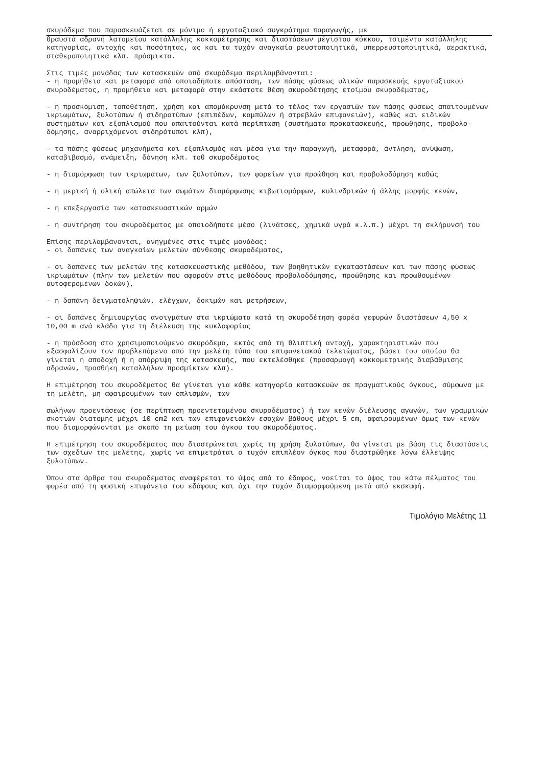σκυρόδεμα που παρασκευάζεται σε μόνιμο ή εργοταξιακό συγκρότημα παραγωγής, με
θραυστά αδρανή λατομείου κατάλληλης κοκκομέτρησης και διαστάσεων μέγιστου κόκκου, τσιμέντο κατάλληλης κατηγορίας, αντοχής και ποσότητας, ως και τα τυχόν αναγκαία ρευστοποιητικά, υπερρευστοποιητικά, αερακτικά, σταθεροποιητικά κλπ. πρόσμικτα.
Στις τιμές μονάδας των κατασκευών από σκυρόδεμα περιλαμβάνονται:
- η προμήθεια και μεταφορά από οποιαδήποτε απόσταση, των πάσης φύσεως υλικών παρασκευής εργοταξιακού σκυροδέματος, η προμήθεια και μεταφορά στην εκάστοτε θέση σκυροδέτησης ετοίμου σκυροδέματος,
- η προσκόμιση, τοποθέτηση, χρήση και απομάκρυνση μετά το τέλος των εργασιών των πάσης φύσεως απαιτουμένων ικριωμάτων, ξυλοτύπων ή σιδηροτύπων (επιπέδων, καμπύλων ή στρεβλών επιφανειών), καθώς και ειδικών συστημάτων και εξοπλισμού που απαιτούνται κατά περίπτωση (συστήματα προκατασκευής, προώθησης, προβολο-δόμησης, αναρριχόμενοι σιδηρότυποι κλπ),
- τα πάσης φύσεως μηχανήματα και εξοπλισμός και μέσα για την παραγωγή, μεταφορά, άντληση, ανύψωση, καταβιβασμό, ανάμειξη, δόνηση κλπ. τοθ σκυροδέματος
- η διαμόρφωση των ικριωμάτων, των ξυλοτύπων, των φορείων για προώθηση και προβολοδόμηση καθώς
- η μερική ή ολική απώλεια των σωμάτων διαμόρφωσης κιβωτιομόρφων, κυλινδρικών ή άλλης μορφής κενών,
- η επεξεργασία των κατασκευαστικών αρμών
- η συντήρηση του σκυροδέματος με οποιοδήποτε μέσο (λινάτσες, χημικά υγρά κ.λ.π.) μέχρι τη σκλήρυνσή του
Επίσης περιλαμβάνονται, ανηγμένες στις τιμές μονάδας:
- οι δαπάνες των αναγκαίων μελετών σύνθεσης σκυροδέματος,
- οι δαπάνες των μελετών της κατασκευαστικής μεθόδου, των βοηθητικών εγκαταστάσεων και των πάσης φύσεως ικριωμάτων (πλην των μελετών που αφορούν στις μεθόδους προβολοδόμησης, προώθησης και προωθουμένων αυτοφερομένων δοκών),
- η δαπάνη δειγματοληψιών, ελέγχων, δοκιμών και μετρήσεων,
- οι δαπάνες δημιουργίας ανοιγμάτων στα ικριώματα κατά τη σκυροδέτηση φορέα γεφυρών διαστάσεων 4,50 x 10,00 m ανά κλάδο για τη διέλευση της κυκλοφορίας
- η πρόσδοση στο χρησιμοποιούμενο σκυρόδεμα, εκτός από τη θλιπτική αντοχή, χαρακτηριστικών που εξασφαλίζουν τον προβλεπόμενο από την μελέτη τύπο του επιφανειακού τελειώματος, βάσει του οποίου θα γίνεται η αποδοχή ή η απόρριψη της κατασκευής, που εκτελέσθηκε (προσαρμογή κοκκομετρικής διαβάθμισης αδρανών, προσθήκη καταλλήλων προσμίκτων κλπ).
Η επιμέτρηση του σκυροδέματος θα γίνεται για κάθε κατηγορία κατασκευών σε πραγματικούς όγκους, σύμφωνα με τη μελέτη, μη αφαιρουμένων των οπλισμών, των
σωλήνων προεντάσεως (σε περίπτωση προεντεταμένου σκυροδέματος) ή των κενών διέλευσης αγωγών, των γραμμικών σκοτιών διατομής μέχρι 10 cm2 και των επιφανειακών εσοχών βάθους μέχρι 5 cm, αφαιρουμένων όμως των κενών που διαμορφώνονται με σκοπό τη μείωση του όγκου του σκυροδέματος.
Η επιμέτρηση του σκυροδέματος που διαστρώνεται χωρίς τη χρήση ξυλοτύπων, θα γίνεται με βάση τις διαστάσεις των σχεδίων της μελέτης, χωρίς να επιμετράται ο τυχόν επιπλέον όγκος που διαστρώθηκε λόγω έλλειψης ξυλοτύπων.
Όπου στα άρθρα του σκυροδέματος αναφέρεται το ύψος από το έδαφος, νοείται το ύψος του κάτω πέλματος του φορέα από τη φυσική επιφάνεια του εδάφους και όχι την τυχόν διαμορφούμενη μετά από εκσκαφή.
Τιμολόγιο Μελέτης 11